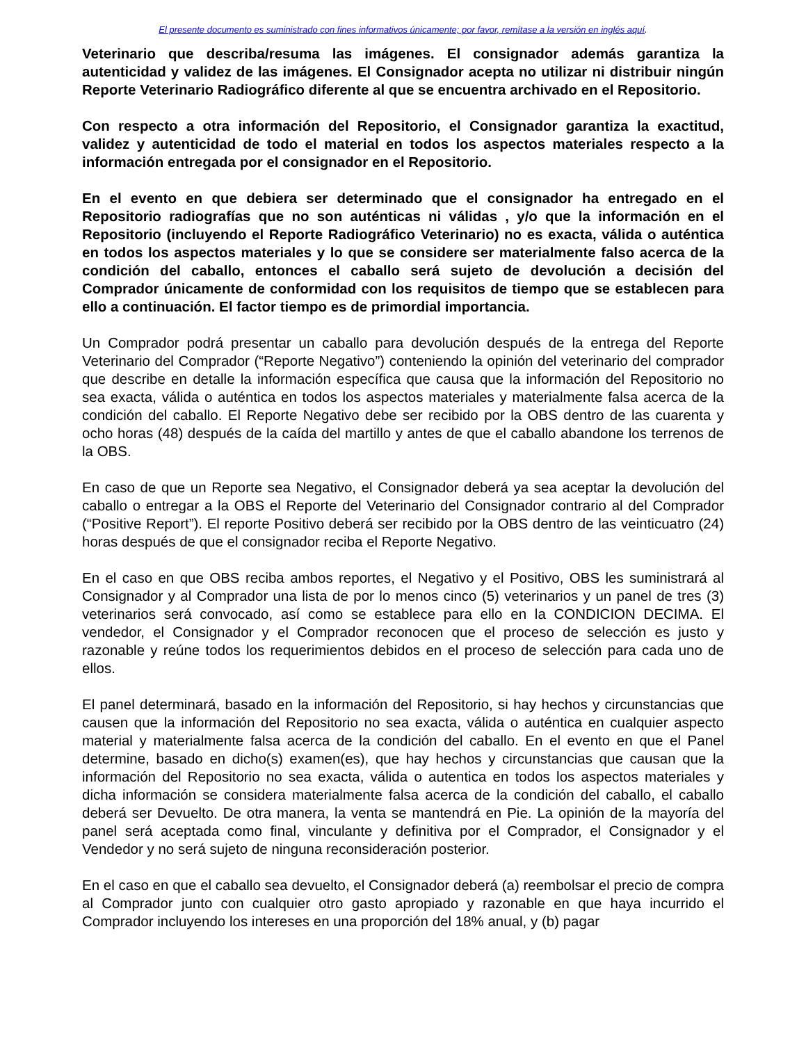El presente documento es suministrado con fines informativos únicamente; por favor, remítase a la versión en inglés aquí.
Veterinario que describa/resuma las imágenes. El consignador además garantiza la autenticidad y validez de las imágenes. El Consignador acepta no utilizar ni distribuir ningún Reporte Veterinario Radiográfico diferente al que se encuentra archivado en el Repositorio.
Con respecto a otra información del Repositorio, el Consignador garantiza la exactitud, validez y autenticidad de todo el material en todos los aspectos materiales respecto a la información entregada por el consignador en el Repositorio.
En el evento en que debiera ser determinado que el consignador ha entregado en el Repositorio radiografías que no son auténticas ni válidas , y/o que la información en el Repositorio (incluyendo el Reporte Radiográfico Veterinario) no es exacta, válida o auténtica en todos los aspectos materiales y lo que se considere ser materialmente falso acerca de la condición del caballo, entonces el caballo será sujeto de devolución a decisión del Comprador únicamente de conformidad con los requisitos de tiempo que se establecen para ello a continuación. El factor tiempo es de primordial importancia.
Un Comprador podrá presentar un caballo para devolución después de la entrega del Reporte Veterinario del Comprador (“Reporte Negativo”) conteniendo la opinión del veterinario del comprador que describe en detalle la información específica que causa que la información del Repositorio no sea exacta, válida o auténtica en todos los aspectos materiales y materialmente falsa acerca de la condición del caballo. El Reporte Negativo debe ser recibido por la OBS dentro de las cuarenta y ocho horas (48) después de la caída del martillo y antes de que el caballo abandone los terrenos de la OBS.
En caso de que un Reporte sea Negativo, el Consignador deberá ya sea aceptar la devolución del caballo o entregar a la OBS el Reporte del Veterinario del Consignador contrario al del Comprador (“Positive Report”). El reporte Positivo deberá ser recibido por la OBS dentro de las veinticuatro (24) horas después de que el consignador reciba el Reporte Negativo.
En el caso en que OBS reciba ambos reportes, el Negativo y el Positivo, OBS les suministrará al Consignador y al Comprador una lista de por lo menos cinco (5) veterinarios y un panel de tres (3) veterinarios será convocado, así como se establece para ello en la CONDICION DECIMA. El vendedor, el Consignador y el Comprador reconocen que el proceso de selección es justo y razonable y reúne todos los requerimientos debidos en el proceso de selección para cada uno de ellos.
El panel determinará, basado en la información del Repositorio, si hay hechos y circunstancias que causen que la información del Repositorio no sea exacta, válida o auténtica en cualquier aspecto material y materialmente falsa acerca de la condición del caballo. En el evento en que el Panel determine, basado en dicho(s) examen(es), que hay hechos y circunstancias que causan que la información del Repositorio no sea exacta, válida o autentica en todos los aspectos materiales y dicha información se considera materialmente falsa acerca de la condición del caballo, el caballo deberá ser Devuelto. De otra manera, la venta se mantendrá en Pie. La opinión de la mayoría del panel será aceptada como final, vinculante y definitiva por el Comprador, el Consignador y el Vendedor y no será sujeto de ninguna reconsideración posterior.
En el caso en que el caballo sea devuelto, el Consignador deberá (a) reembolsar el precio de compra al Comprador junto con cualquier otro gasto apropiado y razonable en que haya incurrido el Comprador incluyendo los intereses en una proporción del 18% anual, y (b) pagar